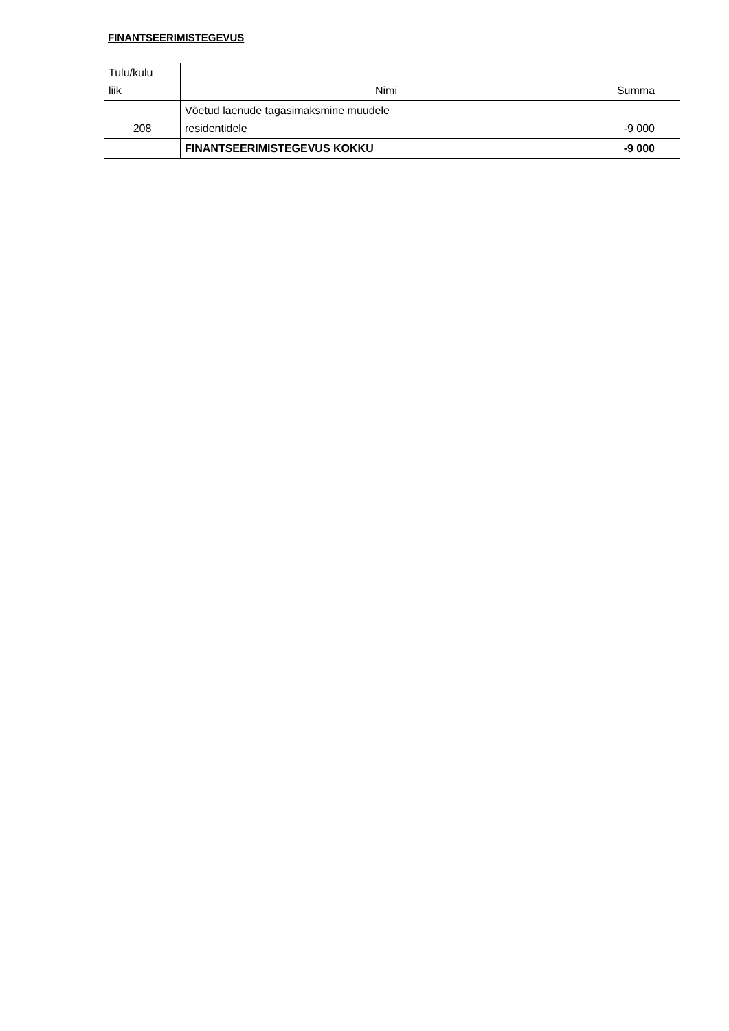FINANTSEERIMISTEGEVUS
| Tulu/kulu liik | Nimi | | Summa |
| --- | --- | --- | --- |
| 208 | Võetud laenude tagasimaksmine muudele residentidele | | -9 000 |
| | FINANTSEERIMISTEGEVUS KOKKU | | -9 000 |